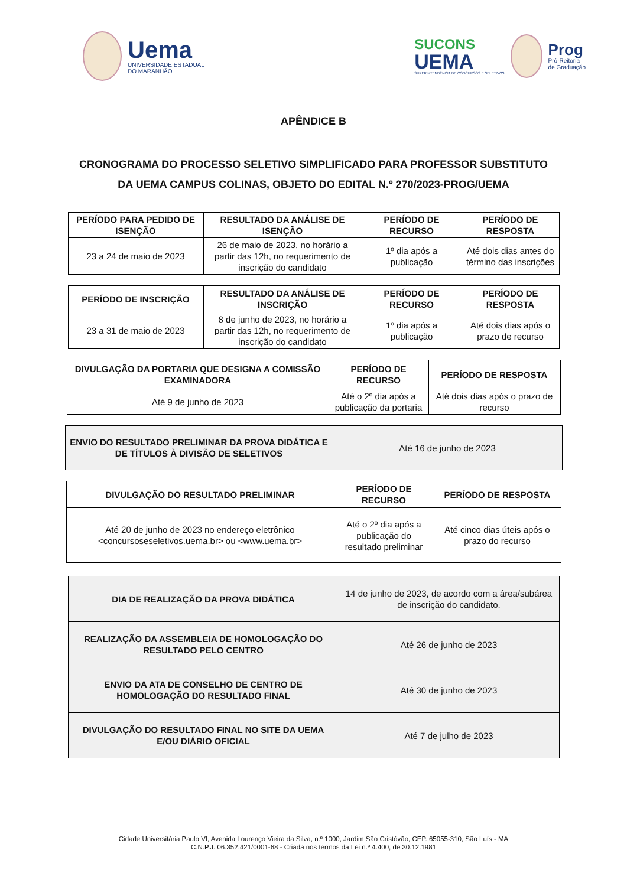Uema
UNIVERSIDADE ESTADUAL
DO MARANHÃO
SUCONS
UEMA
SUPERINTENDÊNCIA DE CONCURSOS E SELETIVOS
Prog
Pró-Reitoria
de Graduação
APÊNDICE B
CRONOGRAMA DO PROCESSO SELETIVO SIMPLIFICADO PARA PROFESSOR SUBSTITUTO DA UEMA CAMPUS COLINAS, OBJETO DO EDITAL N.º 270/2023-PROG/UEMA
| PERÍODO PARA PEDIDO DE ISENÇÃO | RESULTADO DA ANÁLISE DE ISENÇÃO | PERÍODO DE RECURSO | PERÍODO DE RESPOSTA |
| --- | --- | --- | --- |
| 23 a 24 de maio de 2023 | 26 de maio de 2023, no horário a partir das 12h, no requerimento de inscrição do candidato | 1º dia após a publicação | Até dois dias antes do término das inscrições |
| PERÍODO DE INSCRIÇÃO | RESULTADO DA ANÁLISE DE INSCRIÇÃO | PERÍODO DE RECURSO | PERÍODO DE RESPOSTA |
| --- | --- | --- | --- |
| 23 a 31 de maio de 2023 | 8 de junho de 2023, no horário a partir das 12h, no requerimento de inscrição do candidato | 1º dia após a publicação | Até dois dias após o prazo de recurso |
| DIVULGAÇÃO DA PORTARIA QUE DESIGNA A COMISSÃO EXAMINADORA | PERÍODO DE RECURSO | PERÍODO DE RESPOSTA |
| --- | --- | --- |
| Até 9 de junho de 2023 | Até o 2º dia após a publicação da portaria | Até dois dias após o prazo de recurso |
| ENVIO DO RESULTADO PRELIMINAR DA PROVA DIDÁTICA E DE TÍTULOS À DIVISÃO DE SELETIVOS | Até 16 de junho de 2023 |
| DIVULGAÇÃO DO RESULTADO PRELIMINAR | PERÍODO DE RECURSO | PERÍODO DE RESPOSTA |
| --- | --- | --- |
| Até 20 de junho de 2023 no endereço eletrônico <concursoseseletivos.uema.br> ou <www.uema.br> | Até o 2º dia após a publicação do resultado preliminar | Até cinco dias úteis após o prazo do recurso |
| DIA DE REALIZAÇÃO DA PROVA DIDÁTICA | 14 de junho de 2023, de acordo com a área/subárea de inscrição do candidato. |
| REALIZAÇÃO DA ASSEMBLEIA DE HOMOLOGAÇÃO DO RESULTADO PELO CENTRO | Até 26 de junho de 2023 |
| ENVIO DA ATA DE CONSELHO DE CENTRO DE HOMOLOGAÇÃO DO RESULTADO FINAL | Até 30 de junho de 2023 |
| DIVULGAÇÃO DO RESULTADO FINAL NO SITE DA UEMA E/OU DIÁRIO OFICIAL | Até 7 de julho de 2023 |
Cidade Universitária Paulo VI, Avenida Lourenço Vieira da Silva, n.º 1000, Jardim São Cristóvão, CEP. 65055-310, São Luís - MA
C.N.P.J. 06.352.421/0001-68 - Criada nos termos da Lei n.º 4.400, de 30.12.1981